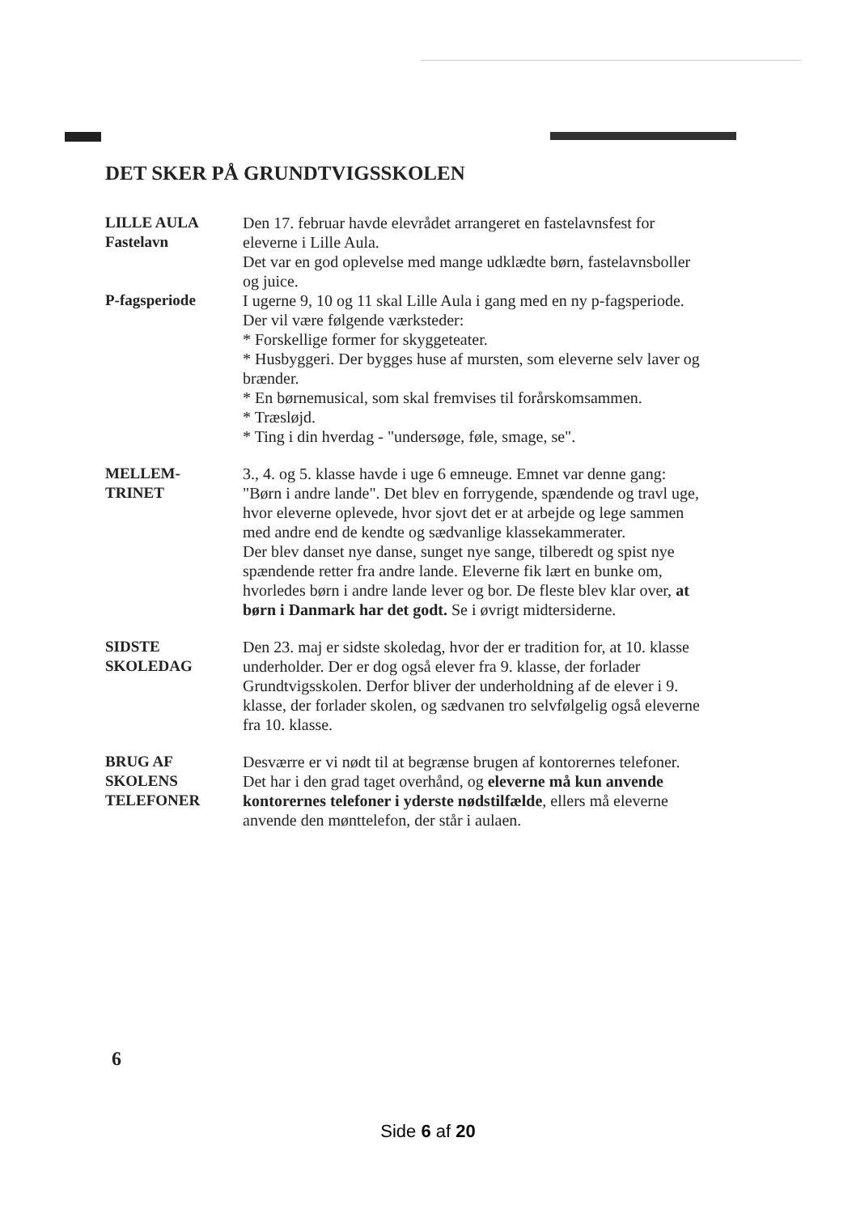DET SKER PÅ GRUNDTVIGSSKOLEN
LILLE AULA
Fastelavn
Den 17. februar havde elevrådet arrangeret en fastelavnsfest for eleverne i Lille Aula.
Det var en god oplevelse med mange udklædte børn, fastelavnsboller og juice.
P-fagsperiode I ugerne 9, 10 og 11 skal Lille Aula i gang med en ny p-fagsperiode.
Der vil være følgende værksteder:
* Forskellige former for skyggeteater.
* Husbyggeri. Der bygges huse af mursten, som eleverne selv laver og brænder.
* En børnemusical, som skal fremvises til forårskomsammen.
* Træsløjd.
* Ting i din hverdag - "undersøge, føle, smage, se".
MELLEM-
TRINET
3., 4. og 5. klasse havde i uge 6 emneuge. Emnet var denne gang: "Børn i andre lande". Det blev en forrygende, spændende og travl uge, hvor eleverne oplevede, hvor sjovt det er at arbejde og lege sammen med andre end de kendte og sædvanlige klassekammerater.
Der blev danset nye danse, sunget nye sange, tilberedt og spist nye spændende retter fra andre lande. Eleverne fik lært en bunke om, hvorledes børn i andre lande lever og bor. De fleste blev klar over, at børn i Danmark har det godt. Se i øvrigt midtersiderne.
SIDSTE
SKOLEDAG
Den 23. maj er sidste skoledag, hvor der er tradition for, at 10. klasse underholder. Der er dog også elever fra 9. klasse, der forlader Grundtvigsskolen. Derfor bliver der underholdning af de elever i 9. klasse, der forlader skolen, og sædvanen tro selvfølgelig også eleverne fra 10. klasse.
BRUG AF
SKOLENS
TELEFONER
Desværre er vi nødt til at begrænse brugen af kontorernes telefoner. Det har i den grad taget overhånd, og eleverne må kun anvende kontorernes telefoner i yderste nødstilfælde, ellers må eleverne anvende den mønttelefon, der står i aulaen.
6
Side 6 af 20